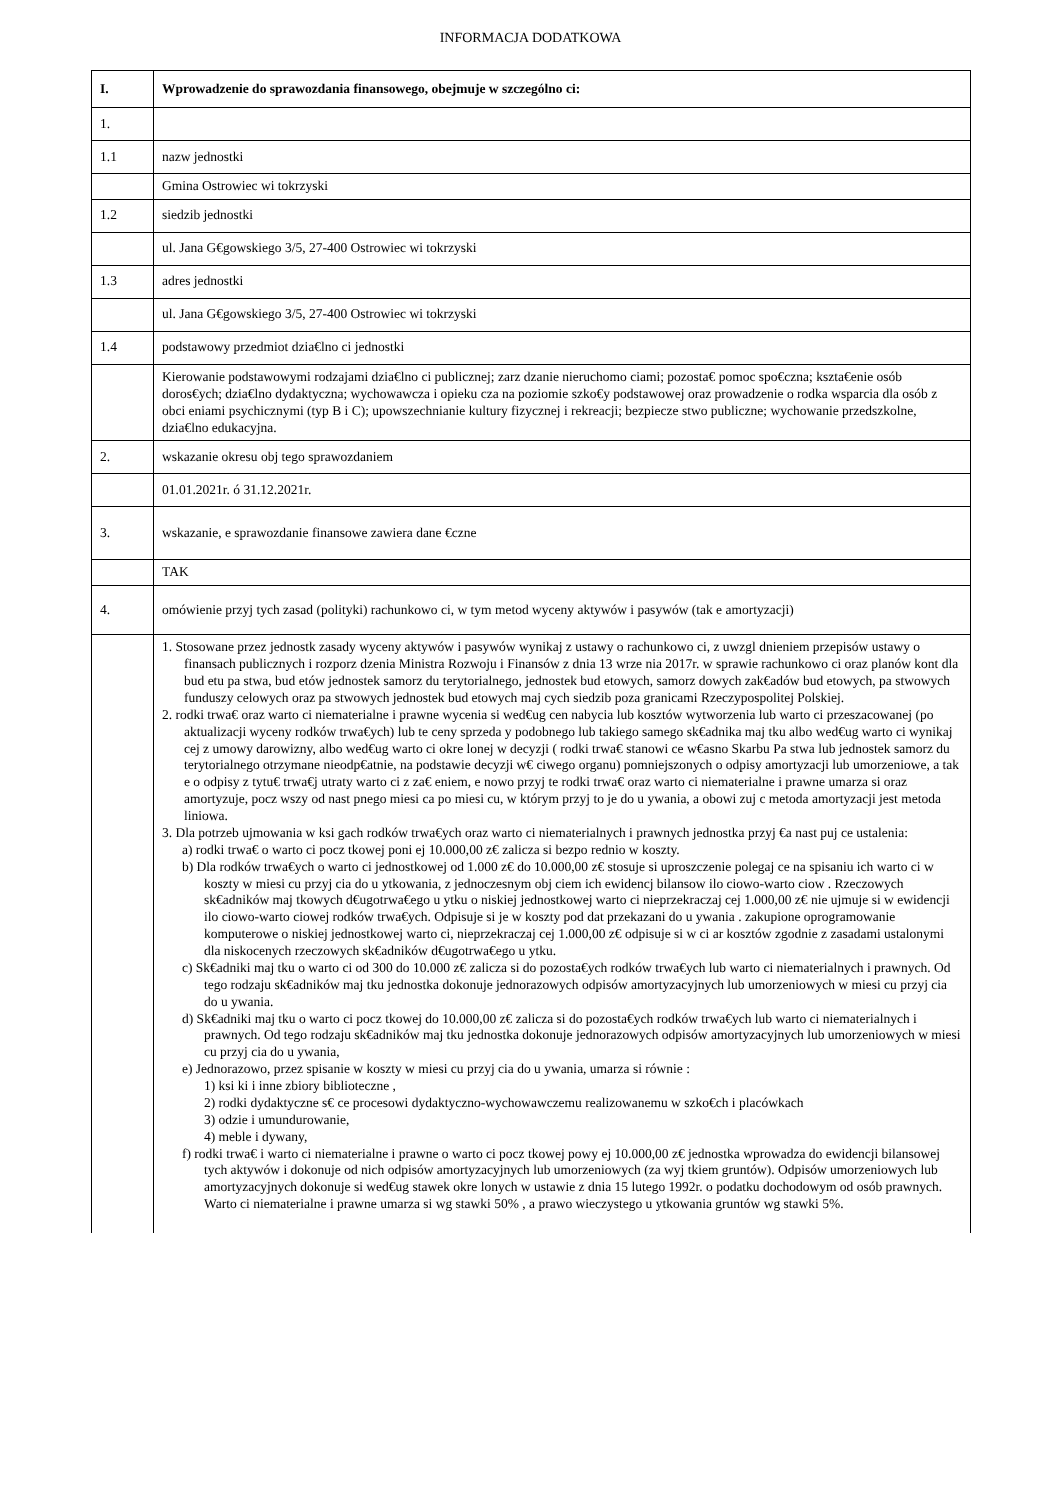INFORMACJA DODATKOWA
| I. | Wprowadzenie do sprawozdania finansowego, obejmuje w szczególno ci: |
| --- | --- |
| 1. | |
| 1.1 | nazw jednostki |
| | Gmina Ostrowiec wi tokrzyski |
| 1.2 | siedzib jednostki |
| | ul. Jana G€gowskiego 3/5, 27-400 Ostrowiec wi tokrzyski |
| 1.3 | adres jednostki |
| | ul. Jana G€gowskiego 3/5, 27-400 Ostrowiec wi tokrzyski |
| 1.4 | podstawowy przedmiot dzia€lno ci jednostki |
| | Kierowanie podstawowymi rodzajami dzia€lno ci publicznej; zarz dzanie nieruchomo ciami; pozosta€ pomoc spo€czna; kszta€enie osób doros€ych; dzia€lno dydaktyczna; wychowawcza i opieku cza na poziomie szko€y podstawowej oraz prowadzenie o rodka wsparcia dla osób z obci eniami psychicznymi (typ B i C); upowszechnianie kultury fizycznej i rekreacji; bezpiecze stwo publiczne; wychowanie przedszkolne, dzia€lno edukacyjna. |
| 2. | wskazanie okresu obj tego sprawozdaniem |
| | 01.01.2021r. ó 31.12.2021r. |
| 3. | wskazanie, e sprawozdanie finansowe zawiera dane €czne |
| | TAK |
| 4. | omówienie przyj tych zasad (polityki) rachunkowo ci, w tym metod wyceny aktywów i pasywów (tak e amortyzacji) |
| | 1. Stosowane przez jednostk zasady wyceny aktywów i pasywów wynikaj z ustawy o rachunkowo ci, z uwzgl dnieniem przepisów ustawy o finansach publicznych i rozporz dzenia Ministra Rozwoju i Finansów z dnia 13 wrze nia 2017r. w sprawie rachunkowo ci oraz planów kont dla bud etu pa stwa, bud etów jednostek samorz du terytorialnego, jednostek bud etowych, samorz dowych zak€adów bud etowych, pa stwowych funduszy celowych oraz pa stwowych jednostek bud etowych maj cych siedzib poza granicami Rzeczypospolitej Polskiej. 2. rodki trwa€ oraz warto ci niematerialne i prawne wycenia si wed€ug cen nabycia lub kosztów wytworzenia lub warto ci przeszacowanej (po aktualizacji wyceny rodków trwa€ych) lub te ceny sprzeda y podobnego lub takiego samego sk€adnika maj tku albo wed€ug warto ci wynikaj cej z umowy darowizny, albo wed€ug warto ci okre lonej w decyzji ( rodki trwa€ stanowi ce w€asno Skarbu Pa stwa lub jednostek samorz du terytorialnego otrzymane nieodp€atnie, na podstawie decyzji w€ ciwego organu) pomniejszonych o odpisy amortyzacji lub umorzeniowe, a tak e o odpisy z tytu€ trwa€j utraty warto ci z za€ eniem, e nowo przyj te rodki trwa€ oraz warto ci niematerialne i prawne umarza si oraz amortyzuje, pocz wszy od nast pnego miesi ca po miesi cu, w którym przyj to je do u ywania, a obowi zuj c metoda amortyzacji jest metoda liniowa. 3. Dla potrzeb ujmowania w ksi gach rodków trwa€ych oraz warto ci niematerialnych i prawnych jednostka przyj €a nast puj ce ustalenia: a) rodki trwa€ o warto ci pocz tkowej poni ej 10.000,00 z€ zalicza si bezpo rednio w koszty. b) Dla rodków trwa€ych o warto ci jednostkowej od 1.000 z€ do 10.000,00 z€ stosuje si uproszczenie polegaj ce na spisaniu ich warto ci w koszty w miesi cu przyj cia do u ytkowania, z jednoczesnym obj ciem ich ewidencj bilansow ilo ciowo-warto ciow . Rzeczowych sk€adników maj tkowych d€ugotrwa€ego u ytku o niskiej jednostkowej warto ci nieprzekraczaj cej 1.000,00 z€ nie ujmuje si w ewidencji ilo ciowo-warto ciowej rodków trwa€ych. Odpisuje si je w koszty pod dat przekazani do u ywania . zakupione oprogramowanie komputerowe o niskiej jednostkowej warto ci, nieprzekraczaj cej 1.000,00 z€ odpisuje si w ci ar kosztów zgodnie z zasadami ustalonymi dla niskocenych rzeczowych sk€adników d€ugotrwa€ego u ytku. c) Sk€adniki maj tku o warto ci od 300 do 10.000 z€ zalicza si do pozosta€ych rodków trwa€ych lub warto ci niematerialnych i prawnych. Od tego rodzaju sk€adników maj tku jednostka dokonuje jednorazowych odpisów amortyzacyjnych lub umorzeniowych w miesi cu przyj cia do u ywania. d) Sk€adniki maj tku o warto ci pocz tkowej do 10.000,00 z€ zalicza si do pozosta€ych rodków trwa€ych lub warto ci niematerialnych i prawnych. Od tego rodzaju sk€adników maj tku jednostka dokonuje jednorazowych odpisów amortyzacyjnych lub umorzeniowych w miesi cu przyj cia do u ywania, e) Jednorazowo, przez spisanie w koszty w miesi cu przyj cia do u ywania, umarza si równie : 1) ksi ki i inne zbiory biblioteczne , 2) rodki dydaktyczne s€ ce procesowi dydaktyczno-wychowawczemu realizowanemu w szko€ch i placówkach 3) odzie i umundurowanie, 4) meble i dywany, f) rodki trwa€ i warto ci niematerialne i prawne o warto ci pocz tkowej powy ej 10.000,00 z€ jednostka wprowadza do ewidencji bilansowej tych aktywów i dokonuje od nich odpisów amortyzacyjnych lub umorzeniowych (za wyj tkiem gruntów). Odpisów umorzeniowych lub amortyzacyjnych dokonuje si wed€ug stawek okre lonych w ustawie z dnia 15 lutego 1992r. o podatku dochodowym od osób prawnych. Warto ci niematerialne i prawne umarza si wg stawki 50% , a prawo wieczystego u ytkowania gruntów wg stawki 5%. |